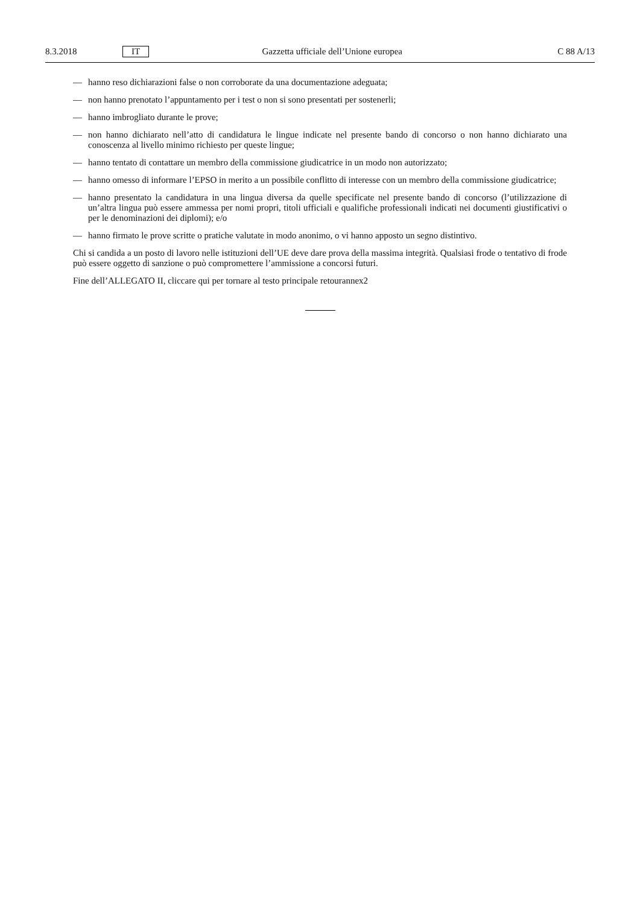8.3.2018 IT Gazzetta ufficiale dell’Unione europea C 88 A/13
— hanno reso dichiarazioni false o non corroborate da una documentazione adeguata;
— non hanno prenotato l’appuntamento per i test o non si sono presentati per sostenerli;
— hanno imbrogliato durante le prove;
— non hanno dichiarato nell’atto di candidatura le lingue indicate nel presente bando di concorso o non hanno dichiarato una conoscenza al livello minimo richiesto per queste lingue;
— hanno tentato di contattare un membro della commissione giudicatrice in un modo non autorizzato;
— hanno omesso di informare l’EPSO in merito a un possibile conflitto di interesse con un membro della commissione giudicatrice;
— hanno presentato la candidatura in una lingua diversa da quelle specificate nel presente bando di concorso (l’utilizzazione di un’altra lingua può essere ammessa per nomi propri, titoli ufficiali e qualifiche professionali indicati nei documenti giustificativi o per le denominazioni dei diplomi); e/o
— hanno firmato le prove scritte o pratiche valutate in modo anonimo, o vi hanno apposto un segno distintivo.
Chi si candida a un posto di lavoro nelle istituzioni dell’UE deve dare prova della massima integrità. Qualsiasi frode o tentativo di frode può essere oggetto di sanzione o può compromettere l’ammissione a concorsi futuri.
Fine dell’ALLEGATO II, cliccare qui per tornare al testo principale retourannex2